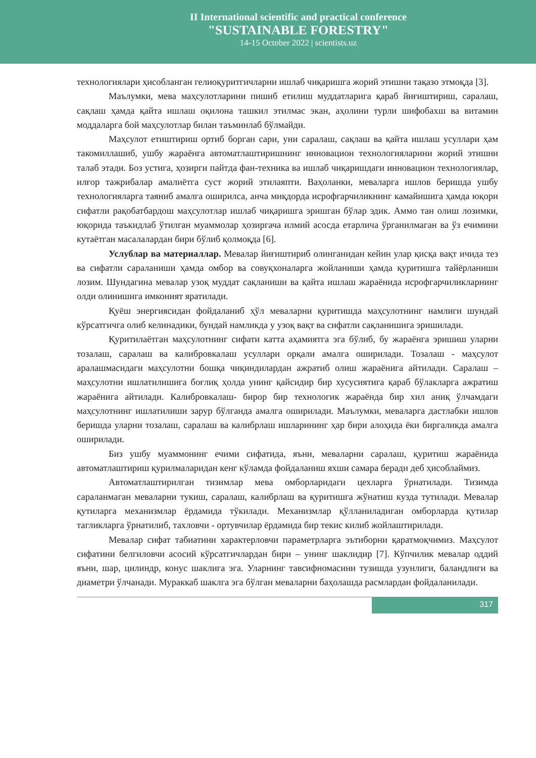II International scientific and practical conference
"SUSTAINABLE FORESTRY"
14-15 October 2022 | scientists.uz
технологиялари ҳисобланган гелиоқуритгичларни ишлаб чиқаришга жорий этишни тақазо этмоқда [3].
Маълумки, мева маҳсулотларини пишиб етилиш муддатларига қараб йиғиштириш, саралаш, сақлаш ҳамда қайта ишлаш оқилона ташкил этилмас экан, аҳолини турли шифобахш ва витамин моддаларга бой маҳсулотлар билан таъминлаб бўлмайди.
Маҳсулот етиштириш ортиб борган сари, уни саралаш, сақлаш ва қайта ишлаш усуллари ҳам такомиллашиб, ушбу жараёнга автоматлаштиришнинг инновацион технологияларини жорий этишни талаб этади. Боз устига, ҳозирги пайтда фан-техника ва ишлаб чиқаришдаги инновацион технологиялар, илғор тажрибалар амалиётга суст жорий этилаяпти. Ваҳоланки, меваларга ишлов беришда ушбу технологияларга таяниб амалга оширилса, анча миқдорда исрофгарчиликнинг камайишига ҳамда юқори сифатли рақобатбардош маҳсулотлар ишлаб чиқаришга эришган бўлар эдик. Аммо тан олиш лозимки, юқорида таъкидлаб ўтилган муаммолар ҳозиргача илмий асосда етарлича ўрганилмаган ва ўз ечимини кутаётган масалалардан бири бўлиб қолмоқда [6].
Услублар ва материаллар. Мевалар йиғиштириб олинганидан кейин улар қисқа вақт ичида тез ва сифатли сараланиши ҳамда омбор ва совуқхоналарга жойланиши ҳамда қуритишга тайёрланиши лозим. Шундагина мевалар узоқ муддат сақланиши ва қайта ишлаш жараёнида исрофгарчиликларнинг олди олинишига имконият яратилади.
Қуёш энергиясидан фойдаланиб ҳўл меваларни қуритишда маҳсулотнинг намлиги шундай кўрсатгичга олиб келинадики, бундай намликда у узоқ вақт ва сифатли сақланишига эришилади.
Қуритилаётган маҳсулотнинг сифати катта аҳамиятга эга бўлиб, бу жараёнга эришиш уларни тозалаш, саралаш ва калибровкалаш усуллари орқали амалга оширилади. Тозалаш - маҳсулот аралашмасидаги маҳсулотни бошқа чиқиндилардан ажратиб олиш жараёнига айтилади. Саралаш – маҳсулотни ишлатилишига боғлиқ ҳолда унинг қайсидир бир хусусиятига қараб бўлакларга ажратиш жараёнига айтилади. Калибровкалаш- бирор бир технологик жараёнда бир хил аниқ ўлчамдаги маҳсулотнинг ишлатилиши зарур бўлганда амалга оширилади. Маълумки, меваларга дастлабки ишлов беришда уларни тозалаш, саралаш ва калибрлаш ишларининг ҳар бири алоҳида ёки биргаликда амалга оширилади.
Биз ушбу муаммонинг ечими сифатида, яъни, меваларни саралаш, қуритиш жараёнида автоматлаштириш қурилмаларидан кенг кўламда фойдаланиш яхши самара беради деб ҳисоблаймиз.
Автоматлаштирилган тизимлар мева омборларидаги цехларга ўрнатилади. Тизимда сараланмаган меваларни тукиш, саралаш, калибрлаш ва қуритишга жўнатиш кузда тутилади. Мевалар қутиларга механизмлар ёрдамида тўкилади. Механизмлар қўлланиладиган омборларда қутилар тагликларга ўрнатилиб, тахловчи - ортувчилар ёрдамида бир текис килиб жойлаштирилади.
Мевалар сифат табиатини характерловчи параметрларга эътиборни қаратмоқчимиз. Маҳсулот сифатини белгиловчи асосий кўрсатгичлардан бири – унинг шаклидир [7]. Кўпчилик мевалар оддий яъни, шар, цилиндр, конус шаклига эга. Уларнинг тавсифномасини тузишда узунлиги, баландлиги ва диаметри ўлчанади. Мураккаб шаклга эга бўлган меваларни баҳолашда расмлардан фойдаланилади.
317